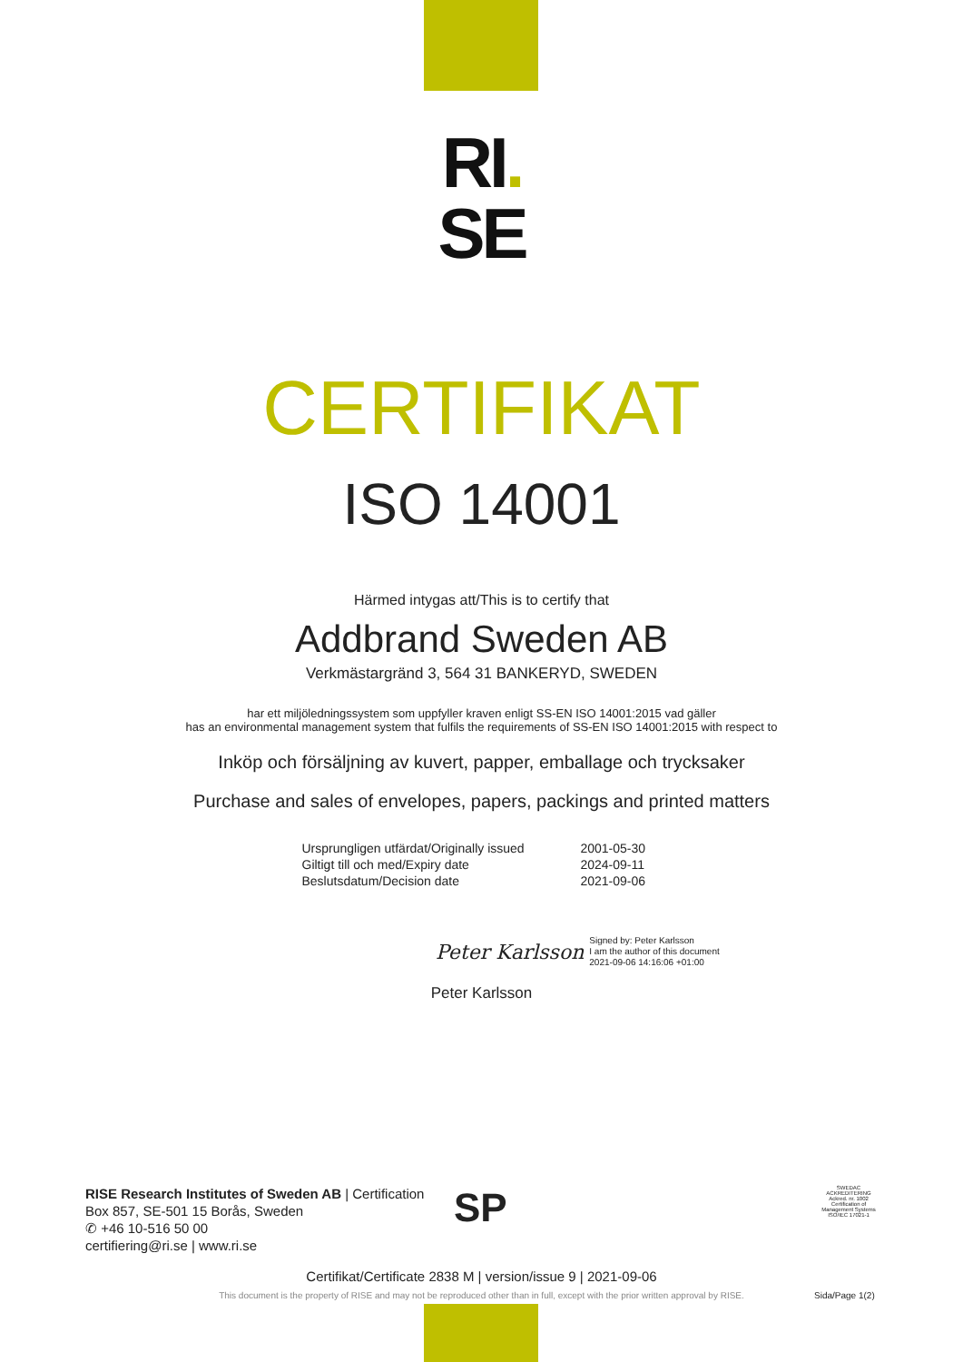RI.
SE
CERTIFIKAT
ISO 14001
Härmed intygas att/This is to certify that
Addbrand Sweden AB
Verkmästargränd 3, 564 31 BANKERYD, SWEDEN
har ett miljöledningssystem som uppfyller kraven enligt SS-EN ISO 14001:2015 vad gäller
has an environmental management system that fulfils the requirements of SS-EN ISO 14001:2015 with respect to
Inköp och försäljning av kuvert, papper, emballage och trycksaker
Purchase and sales of envelopes, papers, packings and printed matters
| Ursprungligen utfärdat/Originally issued | 2001-05-30 |
| Giltigt till och med/Expiry date | 2024-09-11 |
| Beslutsdatum/Decision date | 2021-09-06 |
Peter Karlsson Signed by: Peter Karlsson
I am the author of this document
2021-09-06 14:16:06 +01:00
Peter Karlsson
RISE Research Institutes of Sweden AB | Certification
Box 857, SE-501 15 Borås, Sweden
✆ +46 10-516 50 00
certifiering@ri.se | www.ri.se
SP
SWEDAC ACKREDITERING
Ackred. nr. 1002
Certification of Management Systems
ISO/IEC 17021-1
Certifikat/Certificate 2838 M | version/issue 9 | 2021-09-06
This document is the property of RISE and may not be reproduced other than in full, except with the prior written approval by RISE.
Sida/Page 1(2)